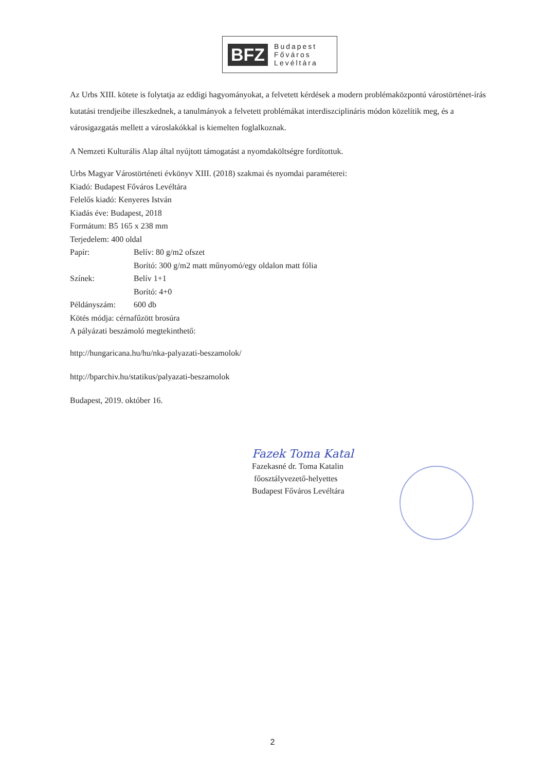BFZ
Budapest
Főváros
Levéltára
Az Urbs XIII. kötete is folytatja az eddigi hagyományokat, a felvetett kérdések a modern problémaközpontú várostörténet-írás kutatási trendjeibe illeszkednek, a tanulmányok a felvetett problémákat interdiszciplináris módon közelítik meg, és a városigazgatás mellett a városlakókkal is kiemelten foglalkoznak.
A Nemzeti Kulturális Alap által nyújtott támogatást a nyomdaköltségre fordítottuk.
Urbs Magyar Várostörténeti évkönyv XIII. (2018) szakmai és nyomdai paraméterei:
Kiadó: Budapest Főváros Levéltára
Felelős kiadó: Kenyeres István
Kiadás éve: Budapest, 2018
Formátum: B5 165 x 238 mm
Terjedelem: 400 oldal
Papír: Belív: 80 g/m2 ofszet
Borító: 300 g/m2 matt műnyomó/egy oldalon matt fólia
Színek: Belív 1+1
Borító: 4+0
Példányszám: 600 db
Kötés módja: cérnafűzött brosúra
A pályázati beszámoló megtekinthető:
http://hungaricana.hu/hu/nka-palyazati-beszamolok/
http://bparchiv.hu/statikus/palyazati-beszamolok
Budapest, 2019. október 16.
Fazek Toma Katal
Fazekasné dr. Toma Katalin
főosztályvezető-helyettes
Budapest Főváros Levéltára
2